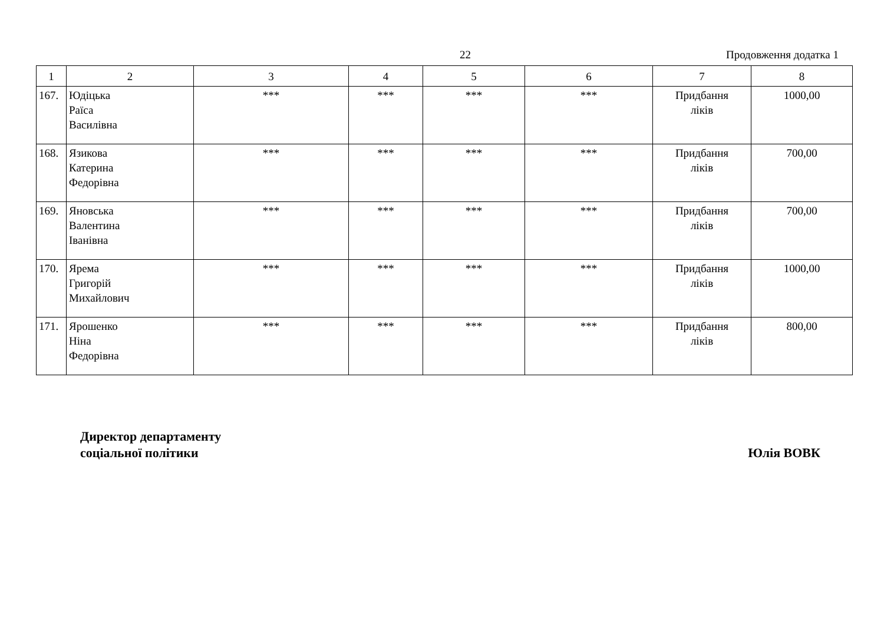22 Продовження додатка 1
| 1 | 2 | 3 | 4 | 5 | 6 | 7 | 8 |
| --- | --- | --- | --- | --- | --- | --- | --- |
| 167. | Юдіцька Раїса Василівна | *** | *** | *** | *** | Придбання ліків | 1000,00 |
| 168. | Язикова Катерина Федорівна | *** | *** | *** | *** | Придбання ліків | 700,00 |
| 169. | Яновська Валентина Іванівна | *** | *** | *** | *** | Придбання ліків | 700,00 |
| 170. | Ярема Григорій Михайлович | *** | *** | *** | *** | Придбання ліків | 1000,00 |
| 171. | Ярошенко Ніна Федорівна | *** | *** | *** | *** | Придбання ліків | 800,00 |
Директор департаменту
соціальної політики
Юлія ВОВК